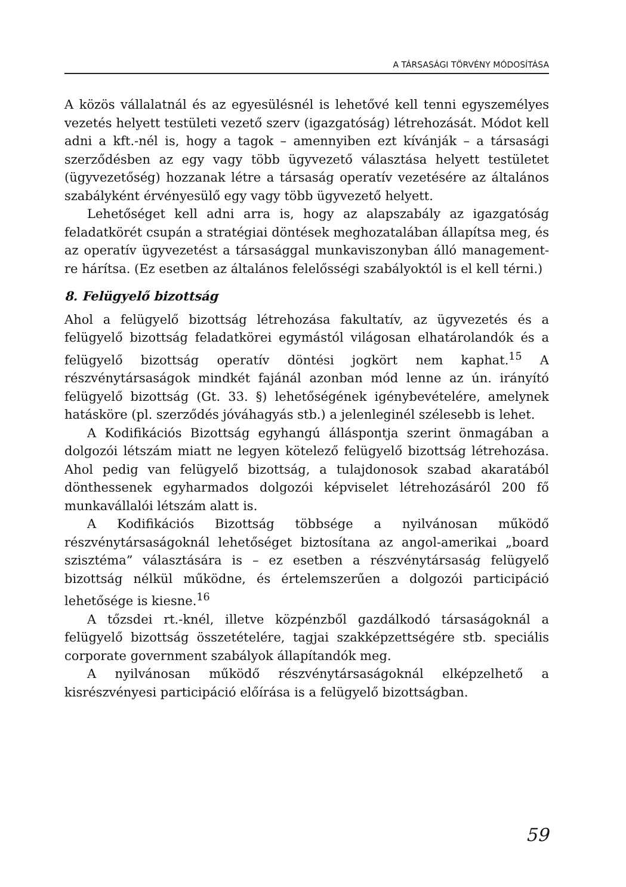A TÁRSASÁGI TÖRVÉNY MÓDOSÍTÁSA
A közös vállalatnál és az egyesülésnél is lehetővé kell tenni egyszemélyes vezetés helyett testületi vezető szerv (igazgatóság) létrehozását. Módot kell adni a kft.-nél is, hogy a tagok – amennyiben ezt kívánják – a társasági szerződésben az egy vagy több ügyvezető választása helyett testületet (ügyvezetőség) hozzanak létre a társaság operatív vezetésére az általános szabályként érvényesülő egy vagy több ügyvezető helyett.
Lehetőséget kell adni arra is, hogy az alapszabály az igazgatóság feladatkörét csupán a stratégiai döntések meghozatalában állapítsa meg, és az operatív ügyvezetést a társasággal munkaviszonyban álló management-re hárítsa. (Ez esetben az általános felelősségi szabályoktól is el kell térni.)
8. Felügyelő bizottság
Ahol a felügyelő bizottság létrehozása fakultatív, az ügyvezetés és a felügyelő bizottság feladatkörei egymástól világosan elhatárolandók és a felügyelő bizottság operatív döntési jogkört nem kaphat.<sup>15</sup> A részvénytársaságok mindkét fajánál azonban mód lenne az ún. irányító felügyelő bizottság (Gt. 33. §) lehetőségének igénybevételére, amelynek hatásköre (pl. szerződés jóváhagyás stb.) a jelenleginél szélesebb is lehet.
A Kodifikációs Bizottság egyhangú álláspontja szerint önmagában a dolgozói létszám miatt ne legyen kötelező felügyelő bizottság létrehozása. Ahol pedig van felügyelő bizottság, a tulajdonosok szabad akaratából dönthessenek egyharmados dolgozói képviselet létrehozásáról 200 fő munkavállalói létszám alatt is.
A Kodifikációs Bizottság többsége a nyilvánosan működő részvénytársaságoknál lehetőséget biztosítana az angol-amerikai „board szisztéma” választására is – ez esetben a részvénytársaság felügyelő bizottság nélkül működne, és értelemszerűen a dolgozói participáció lehetősége is kiesne.<sup>16</sup>
A tőzsdei rt.-knél, illetve közpénzből gazdálkodó társaságoknál a felügyelő bizottság összetételére, tagjai szakképzettségére stb. speciális corporate government szabályok állapítandók meg.
A nyilvánosan működő részvénytársaságoknál elképzelhető a kisrészvényesi participáció előírása is a felügyelő bizottságban.
59